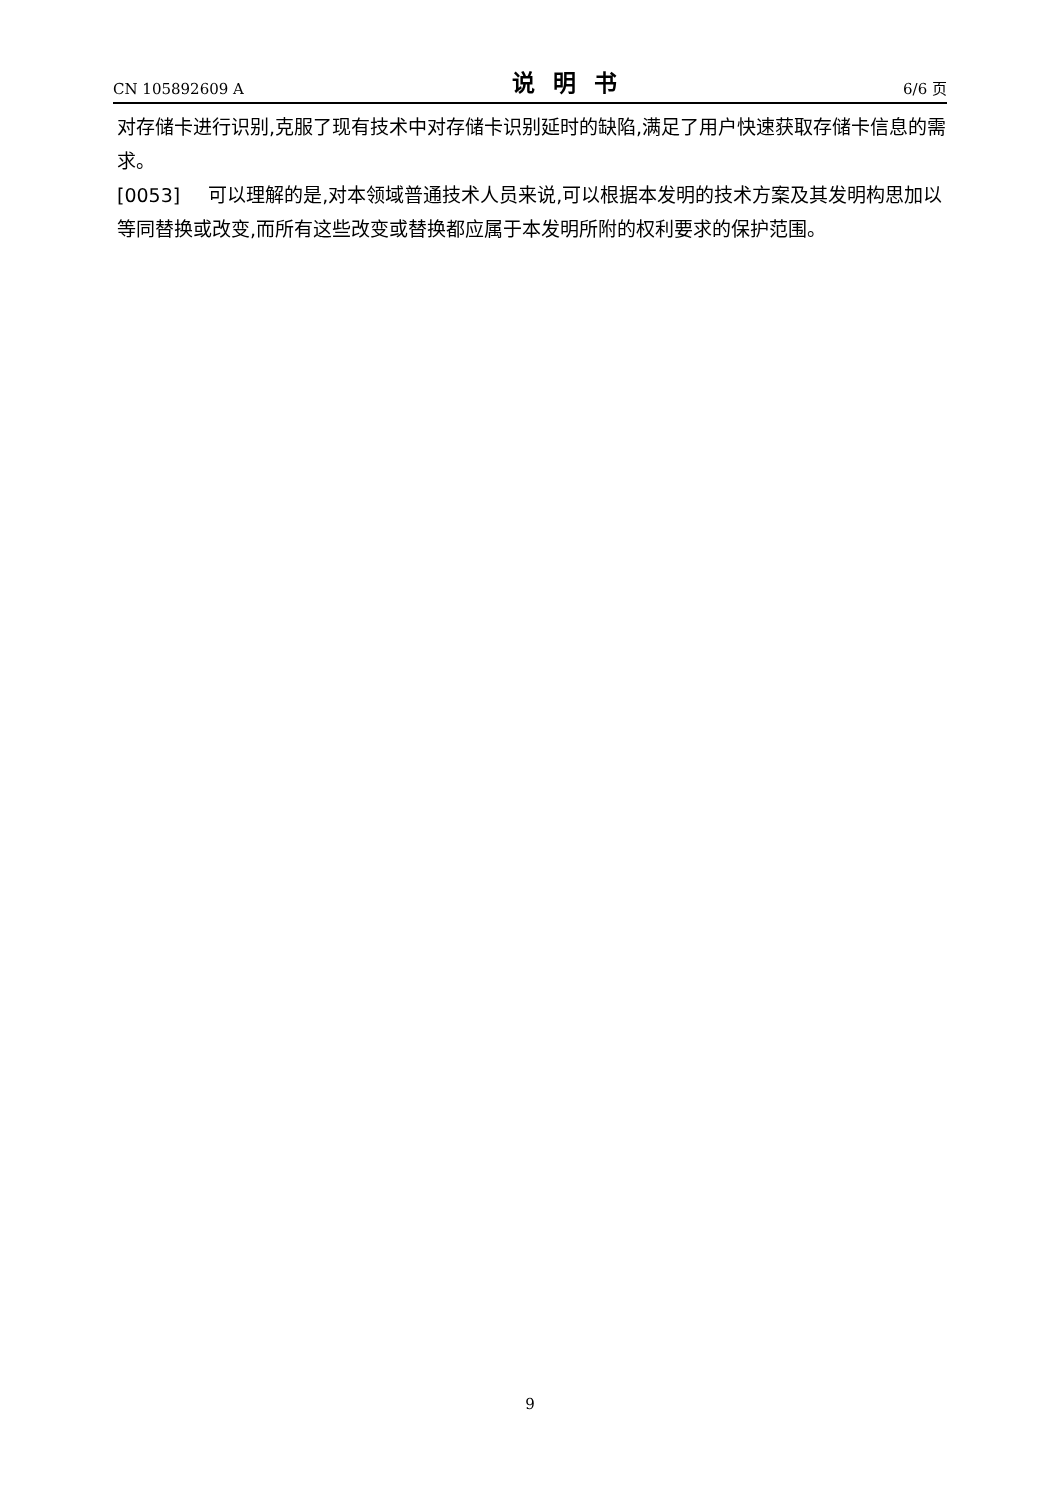CN 105892609 A 说明书 6/6 页
对存储卡进行识别,克服了现有技术中对存储卡识别延时的缺陷,满足了用户快速获取存储卡信息的需求。
[0053] 可以理解的是,对本领域普通技术人员来说,可以根据本发明的技术方案及其发明构思加以等同替换或改变,而所有这些改变或替换都应属于本发明所附的权利要求的保护范围。
9